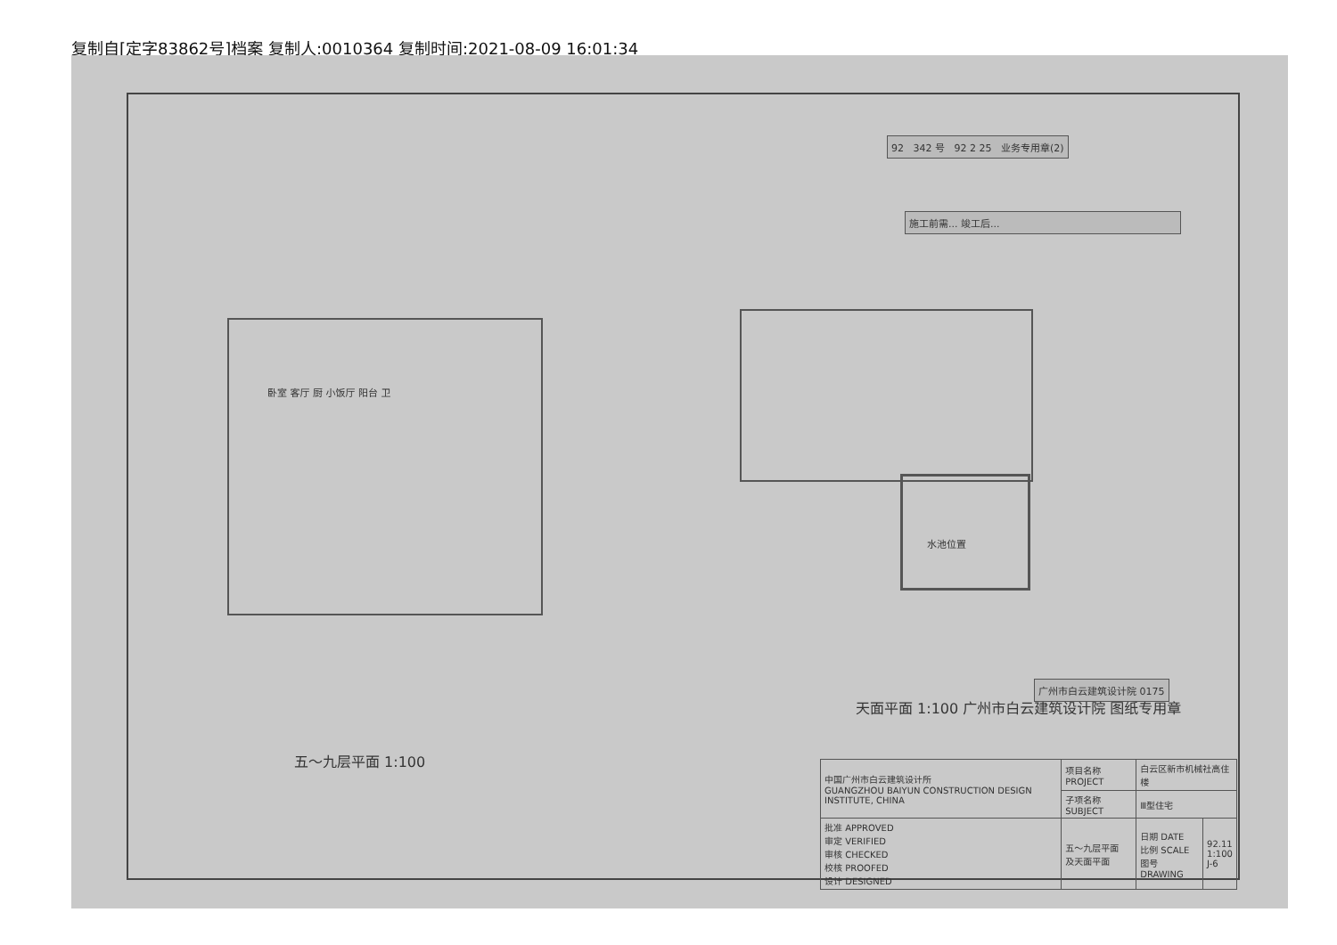复制自[定字83862号]档案 复制人:0010364 复制时间:2021-08-09 16:01:34
92 342 号 92 2 25 业务专用章(2)
施工前需... 竣工后...
五～九层平面 1:100
天面平面 1:100 广州市白云建筑设计院 图纸专用章
广州市白云建筑设计院 0175
卧室 客厅 厨 小饭厅 阳台 卫
水池位置
| 中国广州市白云建筑设计所 GUANGZHOU BAIYUN CONSTRUCTION DESIGN INSTITUTE, CHINA | | 项目名称 PROJECT | 白云区新市机械社高住楼 | |
| | | 子项名称 SUBJECT | Ⅲ型住宅 | |
| 批准 APPROVED 审定 VERIFIED 审核 CHECKED 校核 PROOFED 设计 DESIGNED | 五～九层平面 及天面平面 | | 日期 DATE 比例 SCALE 图号 DRAWING | 92.11 1:100 J-6 |